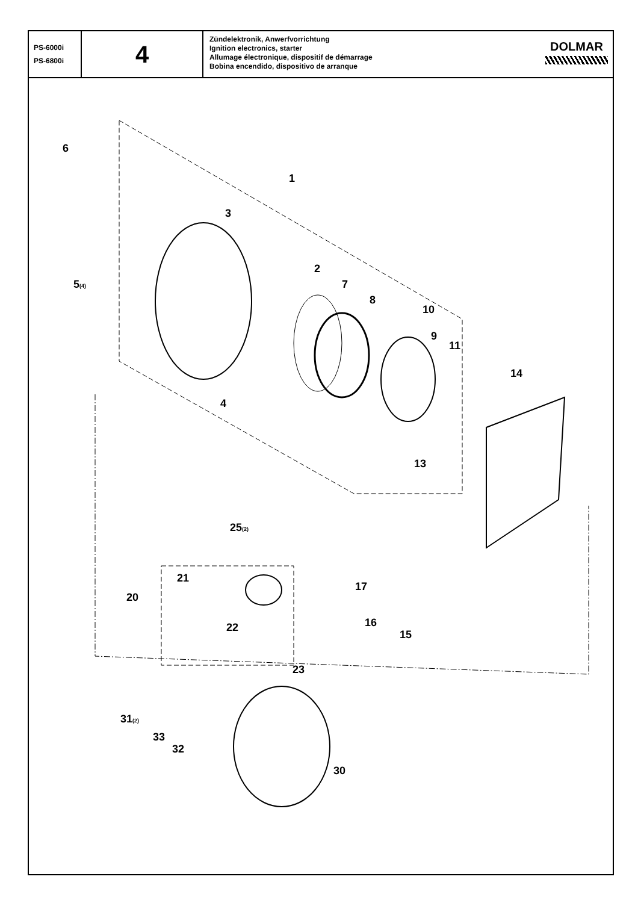PS-6000i
PS-6800i
4
Zündelektronik, Anwerfvorrichtung
Ignition electronics, starter
Allumage électronique, dispositif de démarrage
Bobina encendido, dispositivo de arranque
DOLMAR
6
1
3
2
5(4) 7
8
10
9
11
14
4
13
25(2)
21
20
17
16 22
15
23
31(2)
33
32
30